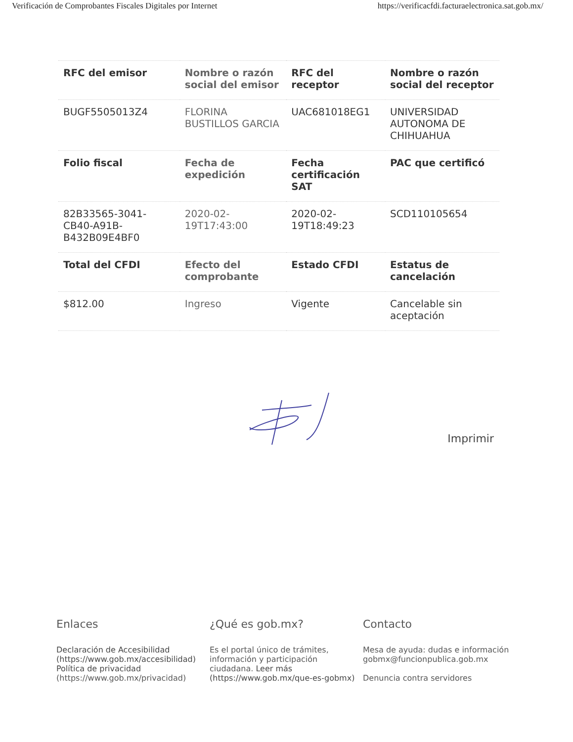Verificación de Comprobantes Fiscales Digitales por Internet https://verificacfdi.facturaelectronica.sat.gob.mx/
| RFC del emisor | Nombre o razón social del emisor | RFC del receptor | Nombre o razón social del receptor |
| --- | --- | --- | --- |
| BUGF5505013Z4 | FLORINA BUSTILLOS GARCIA | UAC681018EG1 | UNIVERSIDAD AUTONOMA DE CHIHUAHUA |
| Folio fiscal | Fecha de expedición | Fecha certificación SAT | PAC que certificó |
| 82B33565-3041-CB40-A91B-B432B09E4BF0 | 2020-02-19T17:43:00 | 2020-02-19T18:49:23 | SCD110105654 |
| Total del CFDI | Efecto del comprobante | Estado CFDI | Estatus de cancelación |
| $812.00 | Ingreso | Vigente | Cancelable sin aceptación |
Imprimir
Enlaces
Declaración de Accesibilidad (https://www.gob.mx/accesibilidad)
Política de privacidad
(https://www.gob.mx/privacidad)
¿Qué es gob.mx?
Es el portal único de trámites, información y participación ciudadana. Leer más (https://www.gob.mx/que-es-gobmx)
Contacto
Mesa de ayuda: dudas e información
gobmx@funcionpublica.gob.mx
Denuncia contra servidores